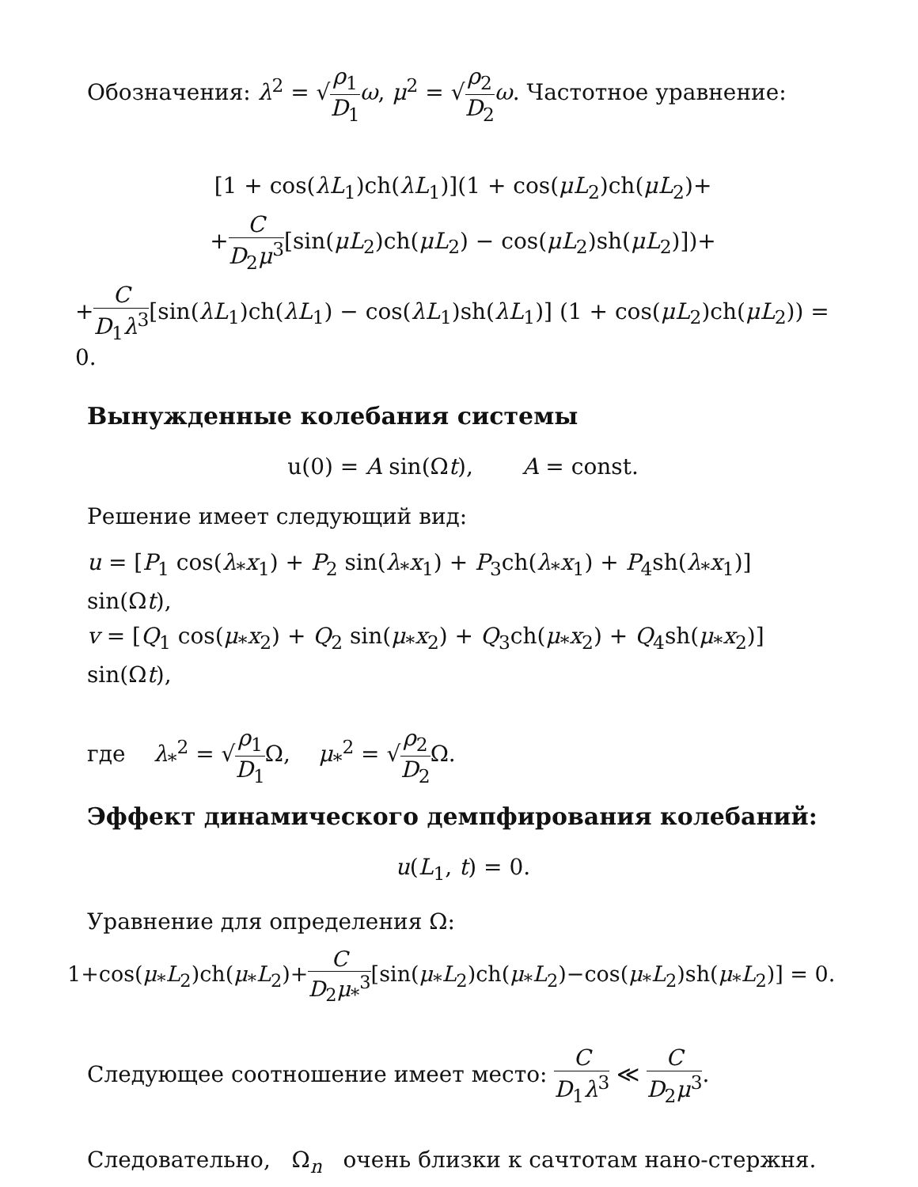Обозначения: λ<sup>2</sup> = √ρ<sub>1</sub> D<sub>1</sub> ω, μ<sup>2</sup> = √ρ<sub>2</sub> D<sub>2</sub> ω. Частотное уравнение:
[1 + cos(λL<sub>1</sub>)ch(λL<sub>1</sub>)](1 + cos(μL<sub>2</sub>)ch(μL<sub>2</sub>)+
+C D<sub>2</sub>μ<sup>3</sup>[sin(μL<sub>2</sub>)ch(μL<sub>2</sub>) − cos(μL<sub>2</sub>)sh(μL<sub>2</sub>)])+
+C D<sub>1</sub>λ<sup>3</sup>[sin(λL<sub>1</sub>)ch(λL<sub>1</sub>) − cos(λL<sub>1</sub>)sh(λL<sub>1</sub>)] (1 + cos(μL<sub>2</sub>)ch(μL<sub>2</sub>)) = 0.
Вынужденные колебания системы
u(0) = A sin(Ωt), A = const.
Решение имеет следующий вид:
u = [P<sub>1</sub> cos(λ<sub>*</sub>x<sub>1</sub>) + P<sub>2</sub> sin(λ<sub>*</sub>x<sub>1</sub>) + P<sub>3</sub>ch(λ<sub>*</sub>x<sub>1</sub>) + P<sub>4</sub>sh(λ<sub>*</sub>x<sub>1</sub>)] sin(Ωt),
v = [Q<sub>1</sub> cos(μ<sub>*</sub>x<sub>2</sub>) + Q<sub>2</sub> sin(μ<sub>*</sub>x<sub>2</sub>) + Q<sub>3</sub>ch(μ<sub>*</sub>x<sub>2</sub>) + Q<sub>4</sub>sh(μ<sub>*</sub>x<sub>2</sub>)] sin(Ωt),
где λ<sub>*</sub><sup>2</sup> = √ρ<sub>1</sub> D<sub>1</sub> Ω, μ<sub>*</sub><sup>2</sup> = √ρ<sub>2</sub> D<sub>2</sub> Ω.
Эффект динамического демпфирования колебаний:
u(L<sub>1</sub>, t) = 0.
Уравнение для определения Ω:
1+cos(μ<sub>*</sub>L<sub>2</sub>)ch(μ<sub>*</sub>L<sub>2</sub>)+C D<sub>2</sub>μ<sub>*</sub><sup>3</sup>[sin(μ<sub>*</sub>L<sub>2</sub>)ch(μ<sub>*</sub>L<sub>2</sub>)−cos(μ<sub>*</sub>L<sub>2</sub>)sh(μ<sub>*</sub>L<sub>2</sub>)] = 0.
Следующее соотношение имеет место: C D<sub>1</sub>λ<sup>3</sup> ≪ C D<sub>2</sub>μ<sup>3</sup>.
Следовательно, Ω<sub>n</sub> очень близки к сачтотам нано-стержня.